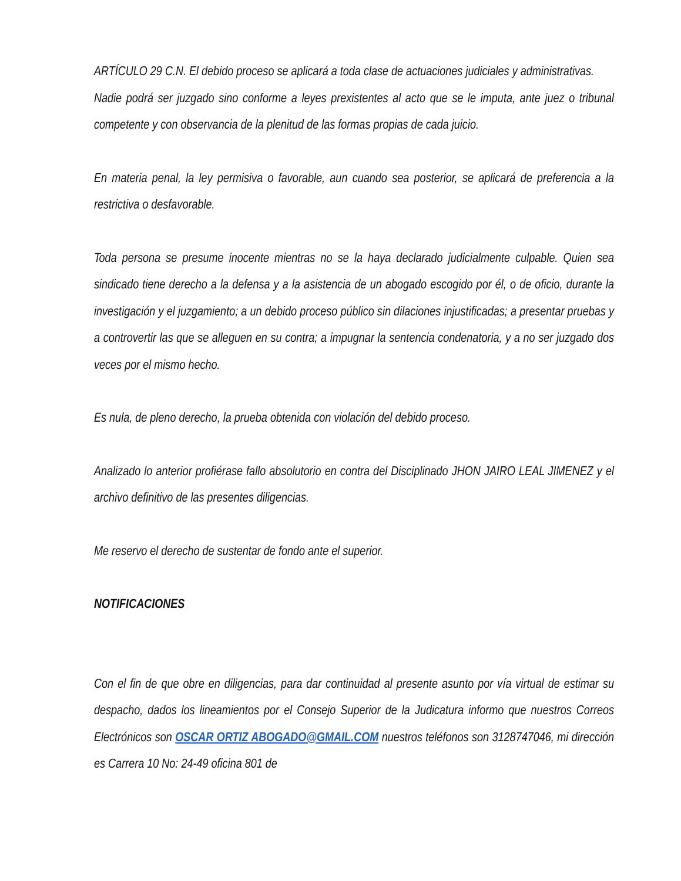ARTÍCULO 29 C.N. El debido proceso se aplicará a toda clase de actuaciones judiciales y administrativas.
Nadie podrá ser juzgado sino conforme a leyes prexistentes al acto que se le imputa, ante juez o tribunal competente y con observancia de la plenitud de las formas propias de cada juicio.
En materia penal, la ley permisiva o favorable, aun cuando sea posterior, se aplicará de preferencia a la restrictiva o desfavorable.
Toda persona se presume inocente mientras no se la haya declarado judicialmente culpable. Quien sea sindicado tiene derecho a la defensa y a la asistencia de un abogado escogido por él, o de oficio, durante la investigación y el juzgamiento; a un debido proceso público sin dilaciones injustificadas; a presentar pruebas y a controvertir las que se alleguen en su contra; a impugnar la sentencia condenatoria, y a no ser juzgado dos veces por el mismo hecho.
Es nula, de pleno derecho, la prueba obtenida con violación del debido proceso.
Analizado lo anterior profiérase fallo absolutorio en contra del Disciplinado JHON JAIRO LEAL JIMENEZ y el archivo definitivo de las presentes diligencias.
Me reservo el derecho de sustentar de fondo ante el superior.
NOTIFICACIONES
Con el fin de que obre en diligencias, para dar continuidad al presente asunto por vía virtual de estimar su despacho, dados los lineamientos por el Consejo Superior de la Judicatura informo que nuestros Correos Electrónicos son OSCAR ORTIZ ABOGADO@GMAIL.COM nuestros teléfonos son 3128747046, mi dirección es Carrera 10 No: 24-49 oficina 801 de